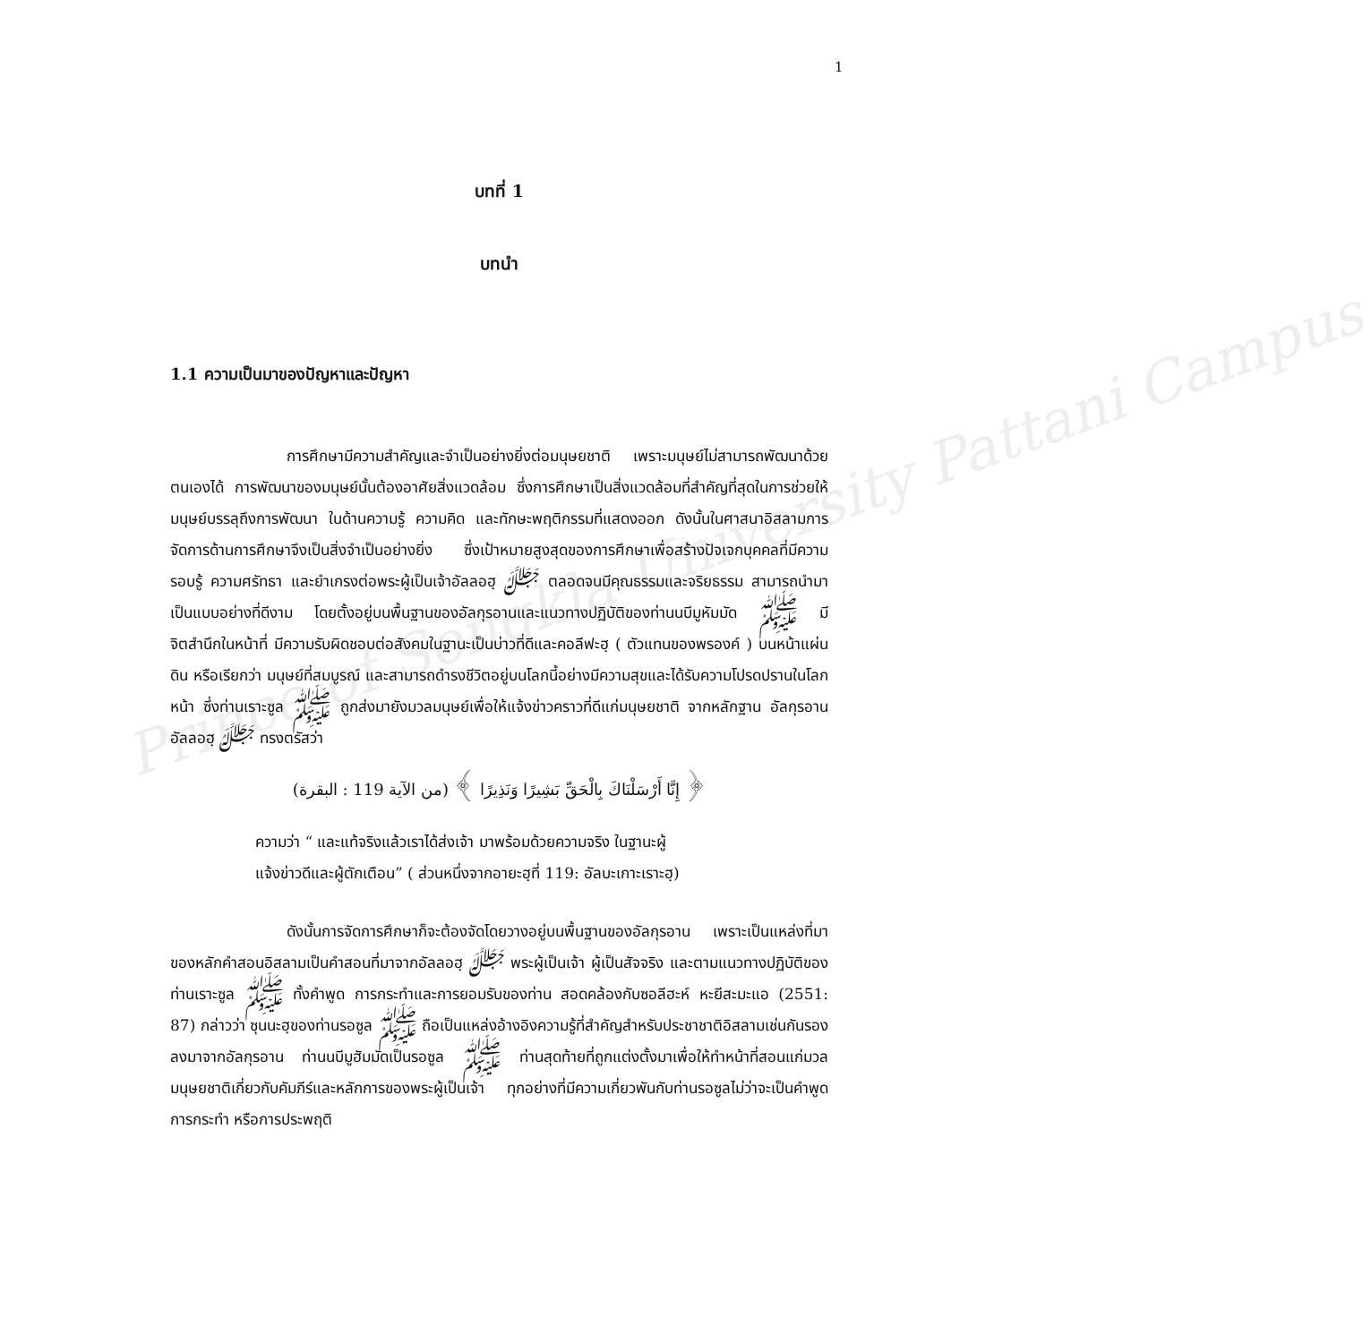Prince of Songkla University Pattani Campus
1
บทที่ 1
บทนำ
1.1 ความเป็นมาของปัญหาและปัญหา
การศึกษามีความสำคัญและจำเป็นอย่างยิ่งต่อมนุษยชาติ เพราะมนุษย์ไม่สามารถพัฒนาด้วยตนเองได้ การพัฒนาของมนุษย์นั้นต้องอาศัยสิ่งแวดล้อม ซึ่งการศึกษาเป็นสิ่งแวดล้อมที่สำคัญที่สุดในการช่วยให้มนุษย์บรรลุถึงการพัฒนา ในด้านความรู้ ความคิด และทักษะพฤติกรรมที่แสดงออก ดังนั้นในศาสนาอิสลามการจัดการด้านการศึกษาจึงเป็นสิ่งจำเป็นอย่างยิ่ง ซึ่งเป้าหมายสูงสุดของการศึกษาเพื่อสร้างปัจเจกบุคคลที่มีความรอบรู้ ความศรัทธา และยำเกรงต่อพระผู้เป็นเจ้าอัลลอฮฺ ﷻ ตลอดจนมีคุณธรรมและจริยธรรม สามารถนำมาเป็นแบบอย่างที่ดีงาม โดยตั้งอยู่บนพื้นฐานของอัลกุรอานและแนวทางปฏิบัติของท่านนบีมูหัมมัด ﷺ มีจิตสำนึกในหน้าที่ มีความรับผิดชอบต่อสังคมในฐานะเป็นบ่าวที่ดีและคอลีฟะฮฺ ( ตัวแทนของพรองค์ ) บนหน้าแผ่นดิน หรือเรียกว่า มนุษย์ที่สมบูรณ์ และสามารถดำรงชีวิตอยู่บนโลกนี้อย่างมีความสุขและได้รับความโปรดปรานในโลกหน้า ซึ่งท่านเราะซูล ﷺ ถูกส่งมายังมวลมนุษย์เพื่อให้แจ้งข่าวคราวที่ดีแก่มนุษยชาติ จากหลักฐาน อัลกุรอาน อัลลอฮฺ ﷻ ทรงตรัสว่า
﴿ إِنَّا أَرْسَلْنَاكَ بِالْحَقِّ بَشِيرًا وَنَذِيرًا ﴾ (من الآية 119 : البقرة)
ความว่า “ และแท้จริงแล้วเราได้ส่งเจ้า มาพร้อมด้วยความจริง ในฐานะผู้
แจ้งข่าวดีและผู้ตักเตือน” ( ส่วนหนึ่งจากอายะฮฺที่ 119: อัลบะเกาะเราะฮฺ)
ดังนั้นการจัดการศึกษาก็จะต้องจัดโดยวางอยู่บนพื้นฐานของอัลกุรอาน เพราะเป็นแหล่งที่มาของหลักคำสอนอิสลามเป็นคำสอนที่มาจากอัลลอฮฺ ﷻ พระผู้เป็นเจ้า ผู้เป็นสัจจริง และตามแนวทางปฏิบัติของท่านเราะซูล ﷺ ทั้งคำพูด การกระทำและการยอมรับของท่าน สอดคล้องกับซอลีฮะห์ หะยีสะมะแอ (2551: 87) กล่าวว่า ซุนนะฮฺของท่านรอซูล ﷺ ถือเป็นแหล่งอ้างอิงความรู้ที่สำคัญสำหรับประชาชาติอิสลามเช่นกันรองลงมาจากอัลกุรอาน ท่านนบีมูฮัมมัดเป็นรอซูล ﷺ ท่านสุดท้ายที่ถูกแต่งตั้งมาเพื่อให้ทำหน้าที่สอนแก่มวลมนุษยชาติเกี่ยวกับคัมภีร์และหลักการของพระผู้เป็นเจ้า ทุกอย่างที่มีความเกี่ยวพันกับท่านรอซูลไม่ว่าจะเป็นคำพูด การกระทำ หรือการประพฤติ